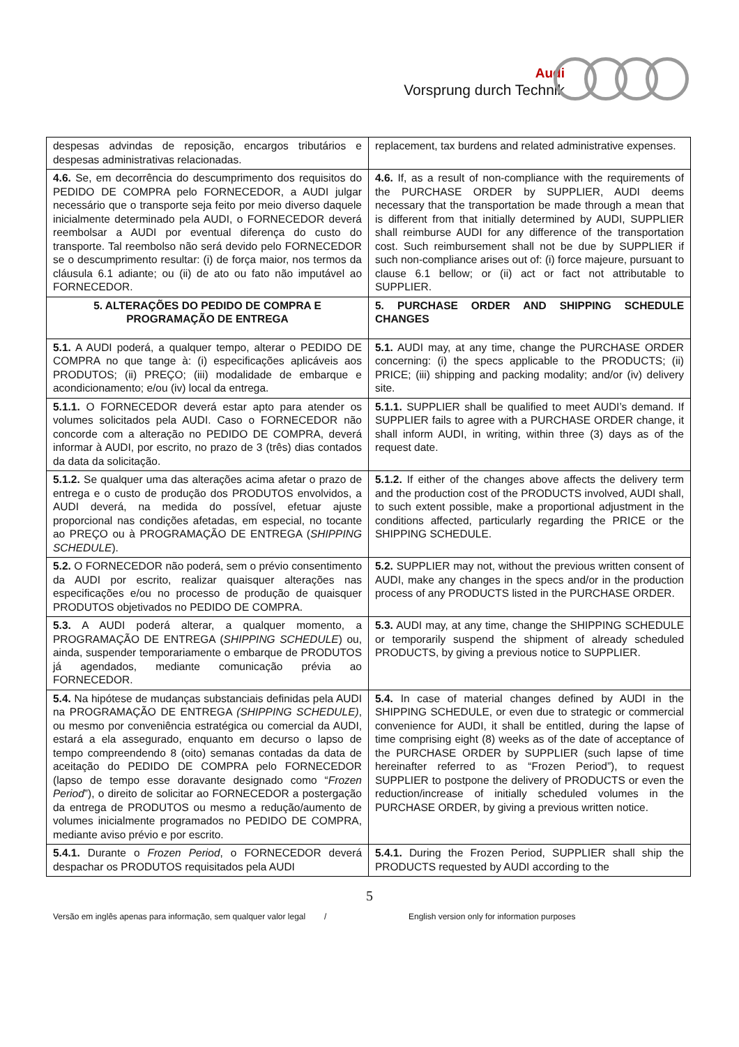Audi
Vorsprung durch Technik
| despesas advindas de reposição, encargos tributários e despesas administrativas relacionadas. | replacement, tax burdens and related administrative expenses. |
| 4.6. Se, em decorrência do descumprimento dos requisitos do PEDIDO DE COMPRA pelo FORNECEDOR, a AUDI julgar necessário que o transporte seja feito por meio diverso daquele inicialmente determinado pela AUDI, o FORNECEDOR deverá reembolsar a AUDI por eventual diferença do custo do transporte. Tal reembolso não será devido pelo FORNECEDOR se o descumprimento resultar: (i) de força maior, nos termos da cláusula 6.1 adiante; ou (ii) de ato ou fato não imputável ao FORNECEDOR. | 4.6. If, as a result of non-compliance with the requirements of the PURCHASE ORDER by SUPPLIER, AUDI deems necessary that the transportation be made through a mean that is different from that initially determined by AUDI, SUPPLIER shall reimburse AUDI for any difference of the transportation cost. Such reimbursement shall not be due by SUPPLIER if such non-compliance arises out of: (i) force majeure, pursuant to clause 6.1 bellow; or (ii) act or fact not attributable to SUPPLIER. |
| 5. ALTERAÇÕES DO PEDIDO DE COMPRA E PROGRAMAÇÃO DE ENTREGA | 5. PURCHASE ORDER AND SHIPPING SCHEDULE CHANGES |
| 5.1. A AUDI poderá, a qualquer tempo, alterar o PEDIDO DE COMPRA no que tange à: (i) especificações aplicáveis aos PRODUTOS; (ii) PREÇO; (iii) modalidade de embarque e acondicionamento; e/ou (iv) local da entrega. | 5.1. AUDI may, at any time, change the PURCHASE ORDER concerning: (i) the specs applicable to the PRODUCTS; (ii) PRICE; (iii) shipping and packing modality; and/or (iv) delivery site. |
| 5.1.1. O FORNECEDOR deverá estar apto para atender os volumes solicitados pela AUDI. Caso o FORNECEDOR não concorde com a alteração no PEDIDO DE COMPRA, deverá informar à AUDI, por escrito, no prazo de 3 (três) dias contados da data da solicitação. | 5.1.1. SUPPLIER shall be qualified to meet AUDI’s demand. If SUPPLIER fails to agree with a PURCHASE ORDER change, it shall inform AUDI, in writing, within three (3) days as of the request date. |
| 5.1.2. Se qualquer uma das alterações acima afetar o prazo de entrega e o custo de produção dos PRODUTOS envolvidos, a AUDI deverá, na medida do possível, efetuar ajuste proporcional nas condições afetadas, em especial, no tocante ao PREÇO ou à PROGRAMAÇÃO DE ENTREGA ( SHIPPING SCHEDULE ). | 5.1.2. If either of the changes above affects the delivery term and the production cost of the PRODUCTS involved, AUDI shall, to such extent possible, make a proportional adjustment in the conditions affected, particularly regarding the PRICE or the SHIPPING SCHEDULE. |
| 5.2. O FORNECEDOR não poderá, sem o prévio consentimento da AUDI por escrito, realizar quaisquer alterações nas especificações e/ou no processo de produção de quaisquer PRODUTOS objetivados no PEDIDO DE COMPRA. | 5.2. SUPPLIER may not, without the previous written consent of AUDI, make any changes in the specs and/or in the production process of any PRODUCTS listed in the PURCHASE ORDER. |
| 5.3. A AUDI poderá alterar, a qualquer momento, a PROGRAMAÇÃO DE ENTREGA ( SHIPPING SCHEDULE ) ou, ainda, suspender temporariamente o embarque de PRODUTOS já agendados, mediante comunicação prévia ao FORNECEDOR. | 5.3. AUDI may, at any time, change the SHIPPING SCHEDULE or temporarily suspend the shipment of already scheduled PRODUCTS, by giving a previous notice to SUPPLIER. |
| 5.4. Na hipótese de mudanças substanciais definidas pela AUDI na PROGRAMAÇÃO DE ENTREGA (SHIPPING SCHEDULE) , ou mesmo por conveniência estratégica ou comercial da AUDI, estará a ela assegurado, enquanto em decurso o lapso de tempo compreendendo 8 (oito) semanas contadas da data de aceitação do PEDIDO DE COMPRA pelo FORNECEDOR (lapso de tempo esse doravante designado como “ Frozen Period ”), o direito de solicitar ao FORNECEDOR a postergação da entrega de PRODUTOS ou mesmo a redução/aumento de volumes inicialmente programados no PEDIDO DE COMPRA, mediante aviso prévio e por escrito. | 5.4. In case of material changes defined by AUDI in the SHIPPING SCHEDULE, or even due to strategic or commercial convenience for AUDI, it shall be entitled, during the lapse of time comprising eight (8) weeks as of the date of acceptance of the PURCHASE ORDER by SUPPLIER (such lapse of time hereinafter referred to as “Frozen Period”), to request SUPPLIER to postpone the delivery of PRODUCTS or even the reduction/increase of initially scheduled volumes in the PURCHASE ORDER, by giving a previous written notice. |
| 5.4.1. Durante o Frozen Period , o FORNECEDOR deverá despachar os PRODUTOS requisitados pela AUDI | 5.4.1. During the Frozen Period, SUPPLIER shall ship the PRODUCTS requested by AUDI according to the |
5
Versão em inglês apenas para informação, sem qualquer valor legal / English version only for information purposes